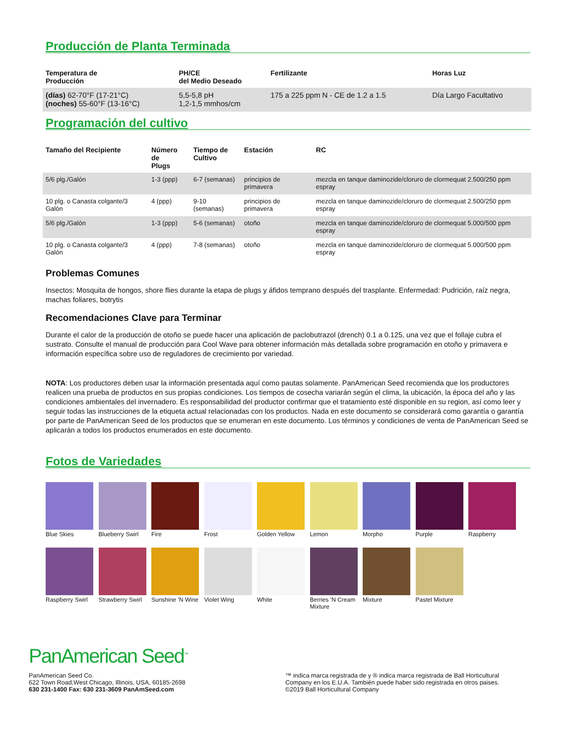Producción de Planta Terminada
| Temperatura de Producción | PH/CE del Medio Deseado | Fertilizante | Horas Luz |
| --- | --- | --- | --- |
| (días) 62-70°F (17-21°C) (noches) 55-60°F (13-16°C) | 5,5-5,8 pH 1,2-1,5 mmhos/cm | 175 a 225 ppm N - CE de 1.2 a 1.5 | Día Largo Facultativo |
Programación del cultivo
| Tamaño del Recipiente | Número de Plugs | Tiempo de Cultivo | Estación | RC |
| --- | --- | --- | --- | --- |
| 5/6 plg./Galón | 1-3 (ppp) | 6-7 (semanas) | principios de primavera | mezcla en tanque daminozide/cloruro de clormequat 2.500/250 ppm espray |
| 10 plg. o Canasta colgante/3 Galón | 4 (ppp) | 9-10 (semanas) | principios de primavera | mezcla en tanque daminozide/cloruro de clormequat 2.500/250 ppm espray |
| 5/6 plg./Galón | 1-3 (ppp) | 5-6 (semanas) | otoño | mezcla en tanque daminozide/cloruro de clormequat 5.000/500 ppm espray |
| 10 plg. o Canasta colgante/3 Galón | 4 (ppp) | 7-8 (semanas) | otoño | mezcla en tanque daminozide/cloruro de clormequat 5.000/500 ppm espray |
Problemas Comunes
Insectos: Mosquita de hongos, shore flies durante la etapa de plugs y áfidos temprano después del trasplante. Enfermedad: Pudrición, raíz negra, machas foliares, botrytis
Recomendaciones Clave para Terminar
Durante el calor de la producción de otoño se puede hacer una aplicación de paclobutrazol (drench) 0.1 a 0.125, una vez que el follaje cubra el sustrato. Consulte el manual de producción para Cool Wave para obtener información más detallada sobre programación en otoño y primavera e información específica sobre uso de reguladores de crecimiento por variedad.
NOTA: Los productores deben usar la información presentada aquí como pautas solamente. PanAmerican Seed recomienda que los productores realicen una prueba de productos en sus propias condiciones. Los tiempos de cosecha variarán según el clima, la ubicación, la época del año y las condiciones ambientales del invernadero. Es responsabilidad del productor confirmar que el tratamiento esté disponible en su region, así como leer y seguir todas las instrucciones de la etiqueta actual relacionadas con los productos. Nada en este documento se considerará como garantía o garantía por parte de PanAmerican Seed de los productos que se enumeran en este documento. Los términos y condiciones de venta de PanAmerican Seed se aplicarán a todos los productos enumerados en este documento.
Fotos de Variedades
Blue Skies
Blueberry Swirl
Fire
Frost
Golden Yellow
Lemon
Morpho
Purple
Raspberry
Raspberry Swirl
Strawberry Swirl
Sunshine 'N Wine
Violet Wing
White
Berries 'N Cream Mixture
Mixture
Pastel Mixture
PanAmerican Seed<sup>™</sup>
PanAmerican Seed Co.
622 Town Road,West Chicago, Illinois, USA, 60185-2698
630 231-1400 Fax: 630 231-3609 PanAmSeed.com
™ indica marca registrada de y ® indica marca registrada de Ball Horticultural Company en los E.U.A. También puede haber sido registrada en otros paises.
©2019 Ball Horticultural Company